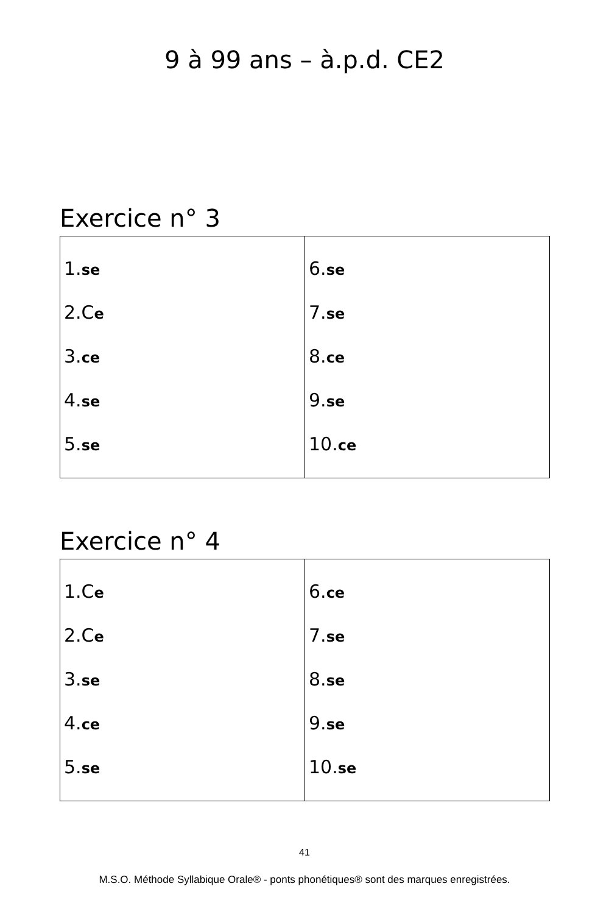9 à 99 ans – à.p.d. CE2
Exercice n° 3
| 1. se 2.C e 3. ce 4. se 5. se | 6. se 7. se 8. ce 9. se 10. ce |
Exercice n° 4
| 1.C e 2.C e 3. se 4. ce 5. se | 6. ce 7. se 8. se 9. se 10. se |
41
M.S.O. Méthode Syllabique Orale® - ponts phonétiques® sont des marques enregistrées.